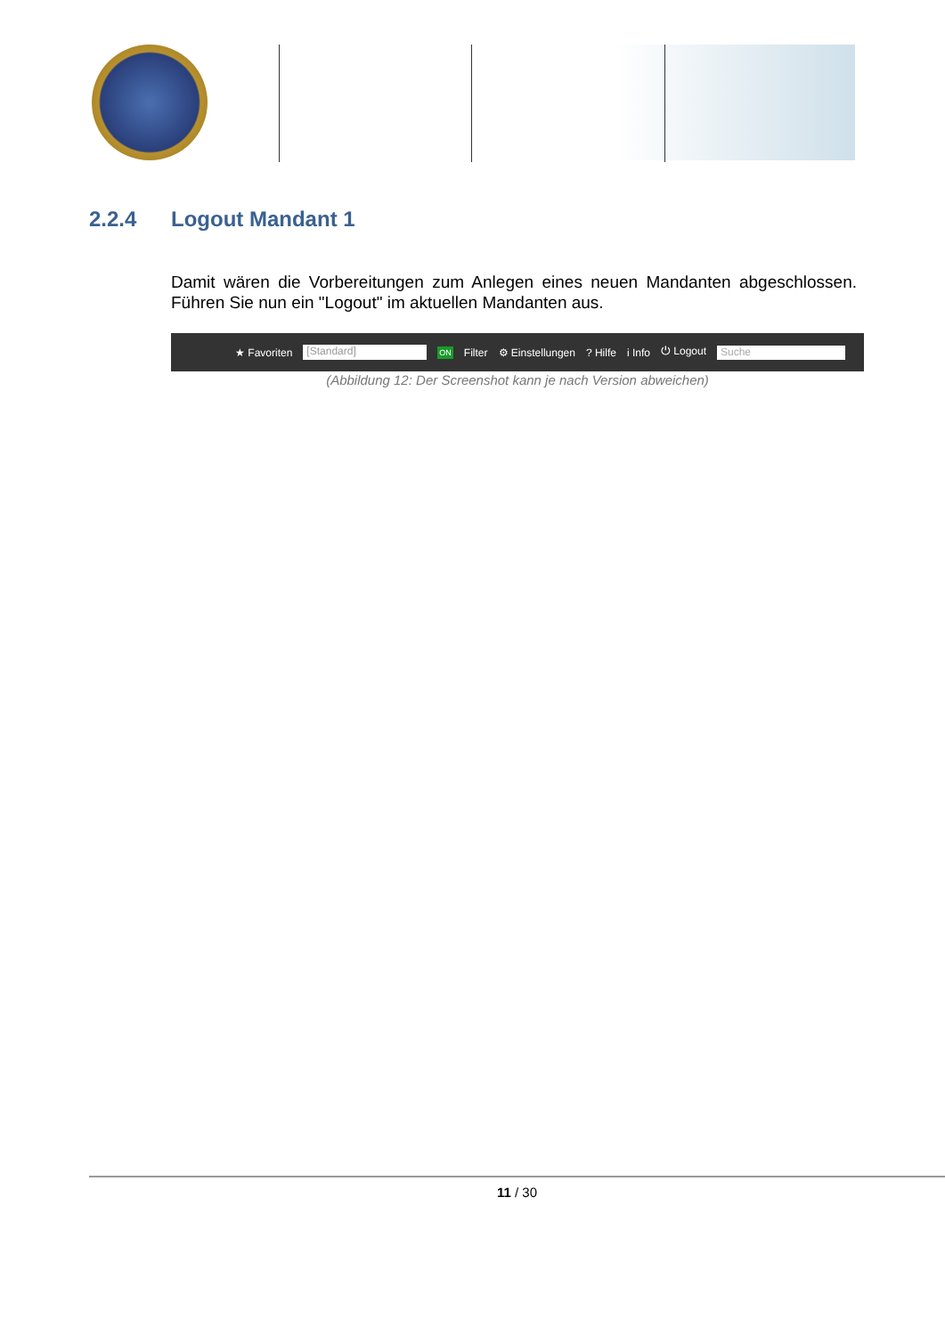2.2.4 Logout Mandant 1
Damit wären die Vorbereitungen zum Anlegen eines neuen Mandanten abgeschlossen. Führen Sie nun ein "Logout" im aktuellen Mandanten aus.
★ Favoriten [Standard] ON Filter ⚙ Einstellungen? Hilfe i Info ⏻ Logout Suche
(Abbildung 12: Der Screenshot kann je nach Version abweichen)
11 / 30